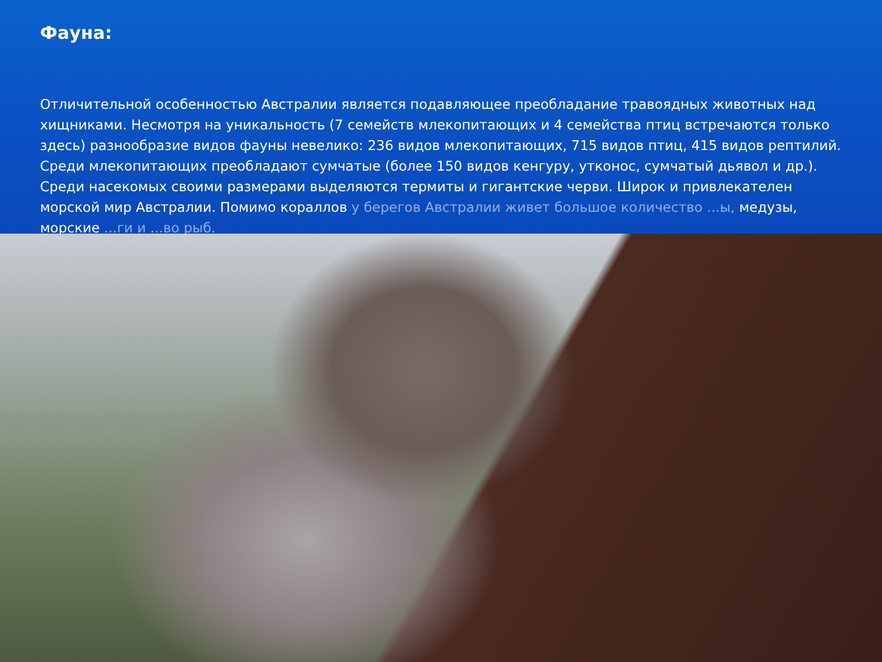Фауна:
Отличительной особенностью Австралии является подавляющее преобладание травоядных животных над хищниками. Несмотря на уникальность (7 семейств млекопитающих и 4 семейства птиц встречаются только здесь) разнообразие видов фауны невелико: 236 видов млекопитающих, 715 видов птиц, 415 видов рептилий. Среди млекопитающих преобладают сумчатые (более 150 видов кенгуру, утконос, сумчатый дьявол и др.). Среди насекомых своими размерами выделяются термиты и гигантские черви. Широк и привлекателен морской мир Австралии. Помимо кораллов у берегов Австралии живет большое количество ...ы, медузы, морские ...ги и ...во рыб.